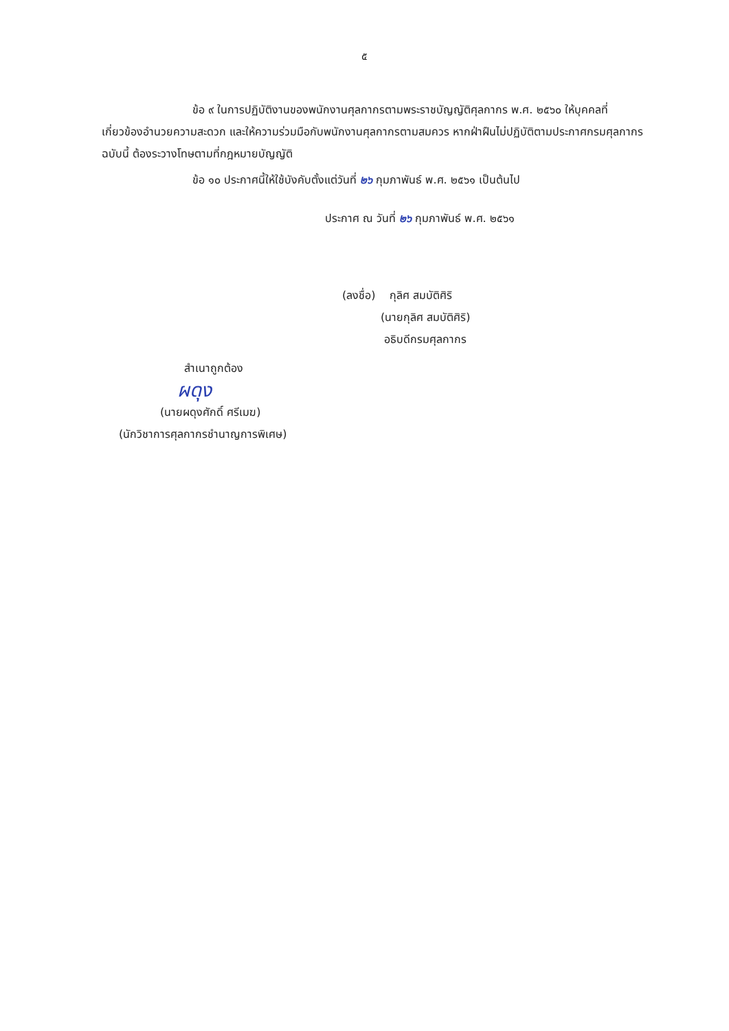๕
ข้อ ๙ ในการปฏิบัติงานของพนักงานศุลกากรตามพระราชบัญญัติศุลกากร พ.ศ. ๒๕๖๐ ให้บุคคลที่เกี่ยวข้องอำนวยความสะดวก และให้ความร่วมมือกับพนักงานศุลกากรตามสมควร หากฝ่าฝืนไม่ปฏิบัติตามประกาศกรมศุลกากรฉบับนี้ ต้องระวางโทษตามที่กฎหมายบัญญัติ
ข้อ ๑๐ ประกาศนี้ให้ใช้บังคับตั้งแต่วันที่ ๒๖ กุมภาพันธ์ พ.ศ. ๒๕๖๑ เป็นต้นไป
ประกาศ ณ วันที่ ๒๖ กุมภาพันธ์ พ.ศ. ๒๕๖๑
(ลงชื่อ) กุลิศ สมบัติศิริ
(นายกุลิศ สมบัติศิริ)
อธิบดีกรมศุลกากร
สำเนาถูกต้อง
ผดุง
(นายผดุงศักดิ์ ศรีเมฆ)
(นักวิชาการศุลกากรชำนาญการพิเศษ)